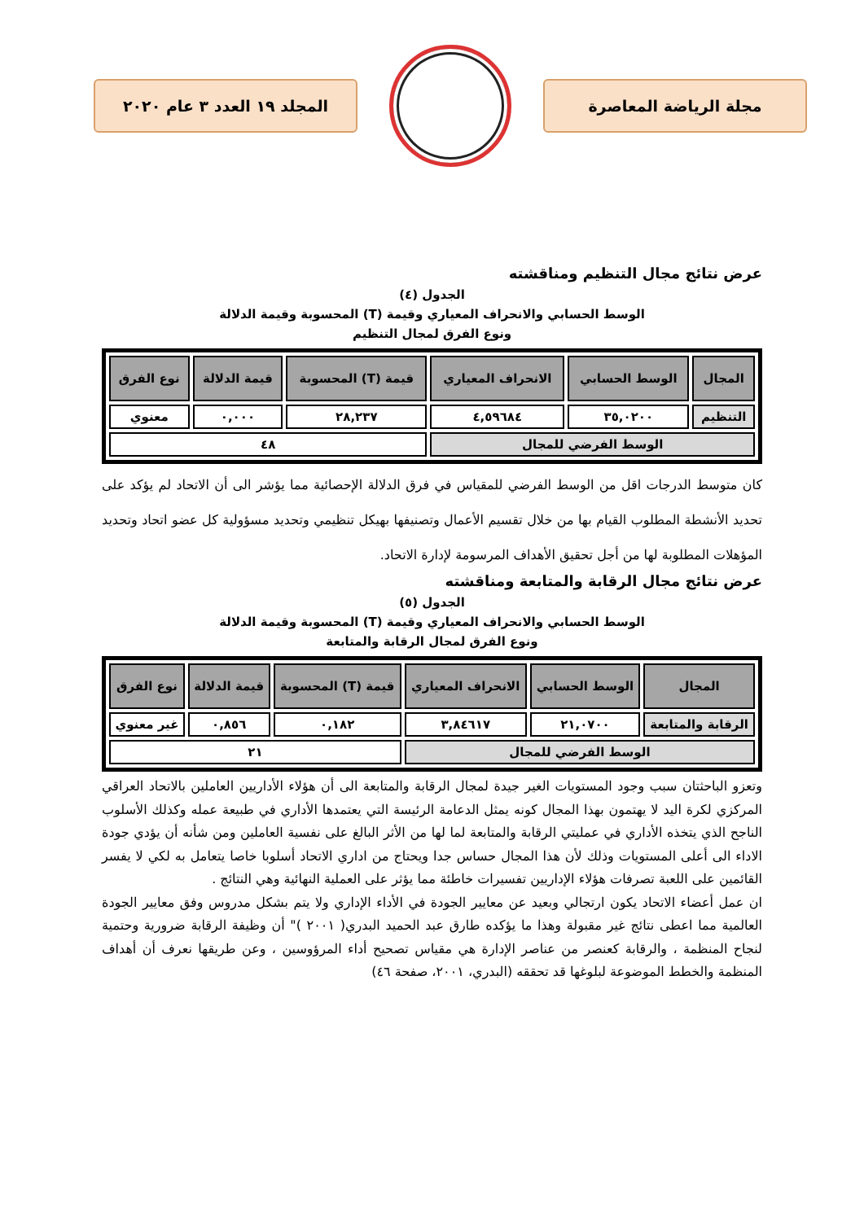مجلة الرياضة المعاصرة المجلد ١٩ العدد ٣ عام ٢٠٢٠
عرض نتائج مجال التنظيم ومناقشته
الجدول (٤)
الوسط الحسابي والانحراف المعياري وقيمة (T) المحسوبة وقيمة الدلالة
ونوع الفرق لمجال التنظيم
| المجال | الوسط الحسابي | الانحراف المعياري | قيمة (T) المحسوبة | قيمة الدلالة | نوع الفرق |
| --- | --- | --- | --- | --- | --- |
| التنظيم | ٣٥,٠٢٠٠ | ٤,٥٩٦٨٤ | ٢٨,٢٣٧ | ٠,٠٠٠ | معنوي |
| الوسط الفرضي للمجال | | | ٤٨ | | |
كان متوسط الدرجات اقل من الوسط الفرضي للمقياس في فرق الدلالة الإحصائية مما يؤشر الى أن الاتحاد لم يؤكد على تحديد الأنشطة المطلوب القيام بها من خلال تقسيم الأعمال وتصنيفها بهيكل تنظيمي وتحديد مسؤولية كل عضو اتحاد وتحديد المؤهلات المطلوبة لها من أجل تحقيق الأهداف المرسومة لإدارة الاتحاد.
عرض نتائج مجال الرقابة والمتابعة ومناقشته
الجدول (٥)
الوسط الحسابي والانحراف المعياري وقيمة (T) المحسوبة وقيمة الدلالة
ونوع الفرق لمجال الرقابة والمتابعة
| المجال | الوسط الحسابي | الانحراف المعياري | قيمة (T) المحسوبة | قيمة الدلالة | نوع الفرق |
| --- | --- | --- | --- | --- | --- |
| الرقابة والمتابعة | ٢١,٠٧٠٠ | ٣,٨٤٦١٧ | ٠,١٨٢ | ٠,٨٥٦ | غير معنوي |
| الوسط الفرضي للمجال | | | ٢١ | | |
وتعزو الباحثتان سبب وجود المستويات الغير جيدة لمجال الرقابة والمتابعة الى أن هؤلاء الأداريين العاملين بالاتحاد العراقي المركزي لكرة اليد لا يهتمون بهذا المجال كونه يمثل الدعامة الرئيسة التي يعتمدها الأداري في طبيعة عمله وكذلك الأسلوب الناجح الذي يتخذه الأداري في عمليتي الرقابة والمتابعة لما لها من الأثر البالغ على نفسية العاملين ومن شأنه أن يؤدي جودة الاداء الى أعلى المستويات وذلك لأن هذا المجال حساس جدا ويحتاج من اداري الاتحاد أسلوبا خاصا يتعامل به لكي لا يفسر القائمين على اللعبة تصرفات هؤلاء الإداريين تفسيرات خاطئة مما يؤثر على العملية النهائية وهي النتائج .
ان عمل أعضاء الاتحاد يكون ارتجالي وبعيد عن معايير الجودة في الأداء الإداري ولا يتم بشكل مدروس وفق معايير الجودة العالمية مما اعطى نتائج غير مقبولة وهذا ما يؤكده طارق عبد الحميد البدري( ٢٠٠١ )" أن وظيفة الرقابة ضرورية وحتمية لنجاح المنظمة ، والرقابة كعنصر من عناصر الإدارة هي مقياس تصحيح أداء المرؤوسين ، وعن طريقها نعرف أن أهداف المنظمة والخطط الموضوعة لبلوغها قد تحققه (البدري، ٢٠٠١، صفحة ٤٦)